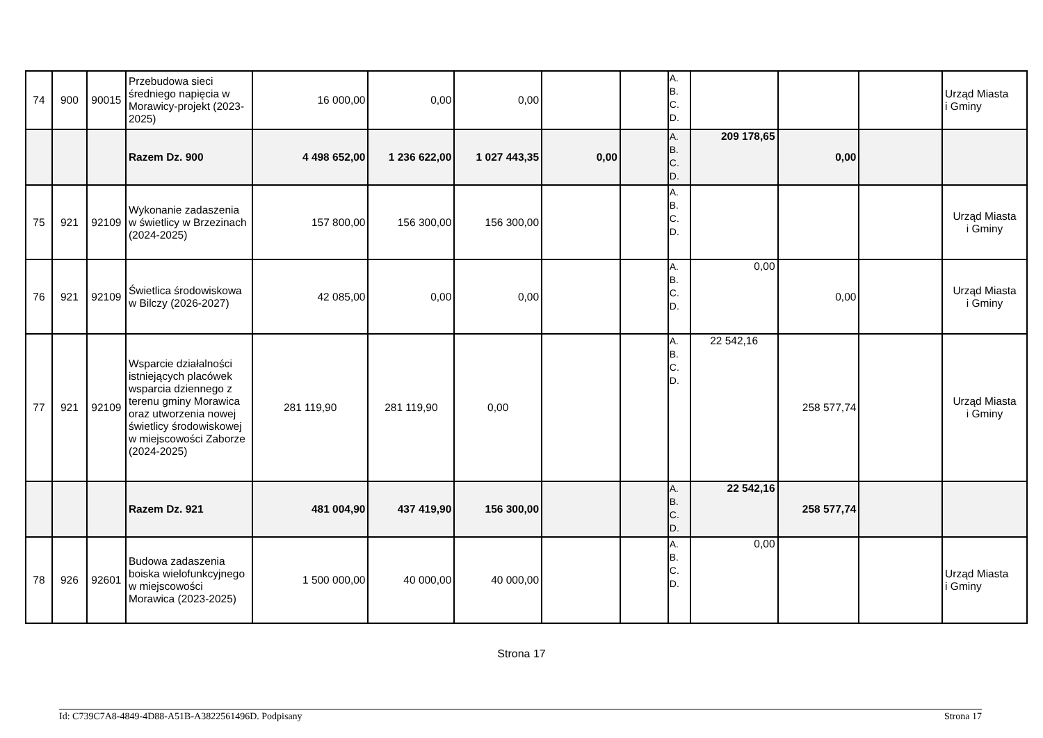| 74 | 900 | 90015 | Przebudowa sieci średniego napięcia w Morawicy-projekt (2023-2025) | 16 000,00 | 0,00 | 0,00 | | | A. B. C. D. | | | | Urząd Miasta i Gminy |
| | | | Razem Dz. 900 | 4 498 652,00 | 1 236 622,00 | 1 027 443,35 | 0,00 | | A. B. C. D. | 209 178,65 | 0,00 | | |
| 75 | 921 | 92109 | Wykonanie zadaszenia w świetlicy w Brzezinach (2024-2025) | 157 800,00 | 156 300,00 | 156 300,00 | | | A. B. C. D. | | | | Urząd Miasta i Gminy |
| 76 | 921 | 92109 | Świetlica środowiskowa w Bilczy (2026-2027) | 42 085,00 | 0,00 | 0,00 | | | A. B. C. D. | 0,00 | 0,00 | | Urząd Miasta i Gminy |
| 77 | 921 | 92109 | Wsparcie działalności istniejących placówek wsparcia dziennego z terenu gminy Morawica oraz utworzenia nowej świetlicy środowiskowej w miejscowości Zaborze (2024-2025) | 281 119,90 | 281 119,90 | 0,00 | | | A. B. C. D. | 22 542,16 | 258 577,74 | | Urząd Miasta i Gminy |
| | | | Razem Dz. 921 | 481 004,90 | 437 419,90 | 156 300,00 | | | A. B. C. D. | 22 542,16 | 258 577,74 | | |
| 78 | 926 | 92601 | Budowa zadaszenia boiska wielofunkcyjnego w miejscowości Morawica (2023-2025) | 1 500 000,00 | 40 000,00 | 40 000,00 | | | A. B. C. D. | 0,00 | | | Urząd Miasta i Gminy |
Strona 17
Id: C739C7A8-4849-4D88-A51B-A3822561496D. Podpisany Strona 17